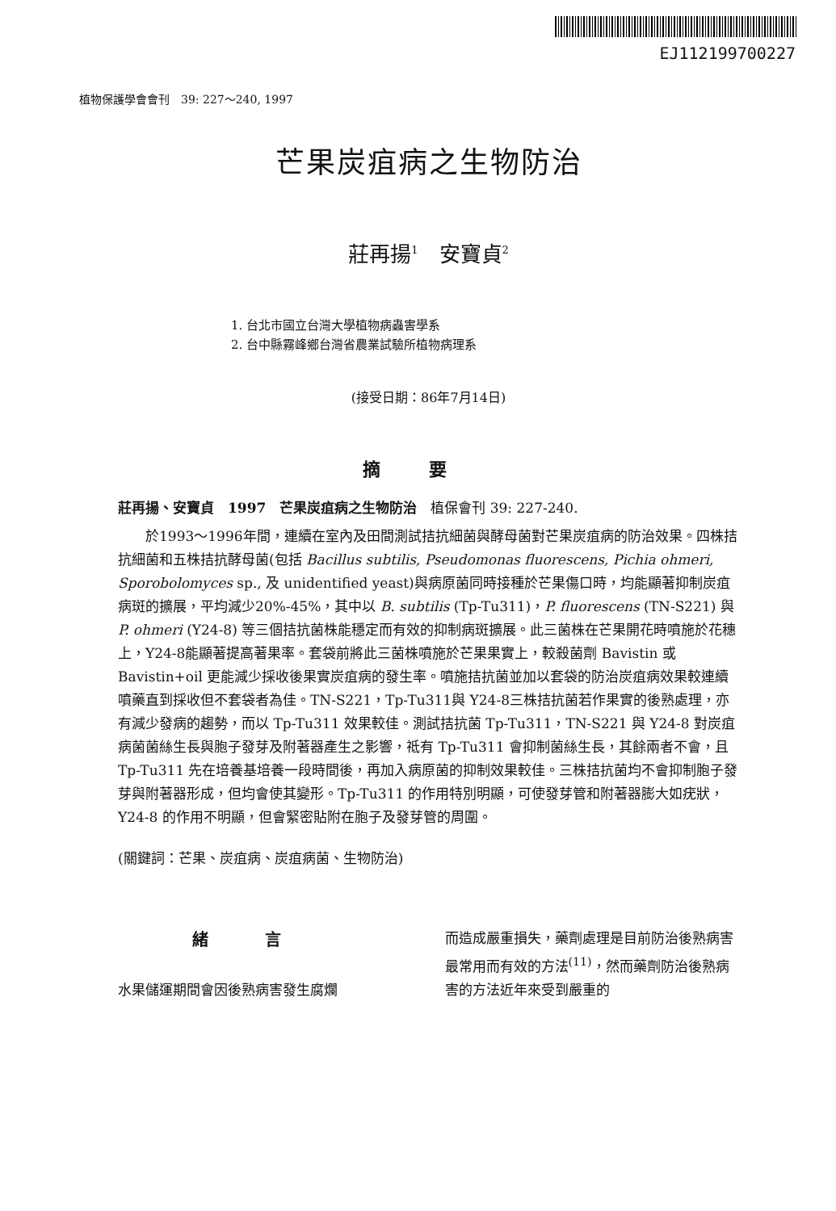EJ112199700227
植物保護學會會刊　39: 227～240, 1997
芒果炭疽病之生物防治
莊再揚<sup>1</sup>　安寶貞<sup>2</sup>
1. 台北市國立台灣大學植物病蟲害學系
2. 台中縣霧峰鄉台灣省農業試驗所植物病理系
(接受日期：86年7月14日)
摘要
莊再揚、安寶貞　1997　芒果炭疽病之生物防治　植保會刊 39: 227-240.
於1993～1996年間，連續在室內及田間測試拮抗細菌與酵母菌對芒果炭疽病的防治效果。四株拮抗細菌和五株拮抗酵母菌(包括 Bacillus subtilis, Pseudomonas fluorescens, Pichia ohmeri, Sporobolomyces sp., 及 unidentified yeast)與病原菌同時接種於芒果傷口時，均能顯著抑制炭疽病斑的擴展，平均減少20%-45%，其中以 B. subtilis (Tp-Tu311)，P. fluorescens (TN-S221) 與 P. ohmeri (Y24-8) 等三個拮抗菌株能穩定而有效的抑制病斑擴展。此三菌株在芒果開花時噴施於花穗上，Y24-8能顯著提高著果率。套袋前將此三菌株噴施於芒果果實上，較殺菌劑 Bavistin 或 Bavistin+oil 更能減少採收後果實炭疽病的發生率。噴施拮抗菌並加以套袋的防治炭疽病效果較連續噴藥直到採收但不套袋者為佳。TN-S221，Tp-Tu311與 Y24-8三株拮抗菌若作果實的後熟處理，亦有減少發病的趨勢，而以 Tp-Tu311 效果較佳。測試拮抗菌 Tp-Tu311，TN-S221 與 Y24-8 對炭疽病菌菌絲生長與胞子發芽及附著器產生之影響，祗有 Tp-Tu311 會抑制菌絲生長，其餘兩者不會，且 Tp-Tu311 先在培養基培養一段時間後，再加入病原菌的抑制效果較佳。三株拮抗菌均不會抑制胞子發芽與附著器形成，但均會使其變形。Tp-Tu311 的作用特別明顯，可使發芽管和附著器膨大如疣狀，Y24-8 的作用不明顯，但會緊密貼附在胞子及發芽管的周圍。
(關鍵詞：芒果、炭疽病、炭疽病菌、生物防治)
緒言
水果儲運期間會因後熟病害發生腐爛
而造成嚴重損失，藥劑處理是目前防治後熟病害最常用而有效的方法<sup>(11)</sup>，然而藥劑防治後熟病害的方法近年來受到嚴重的